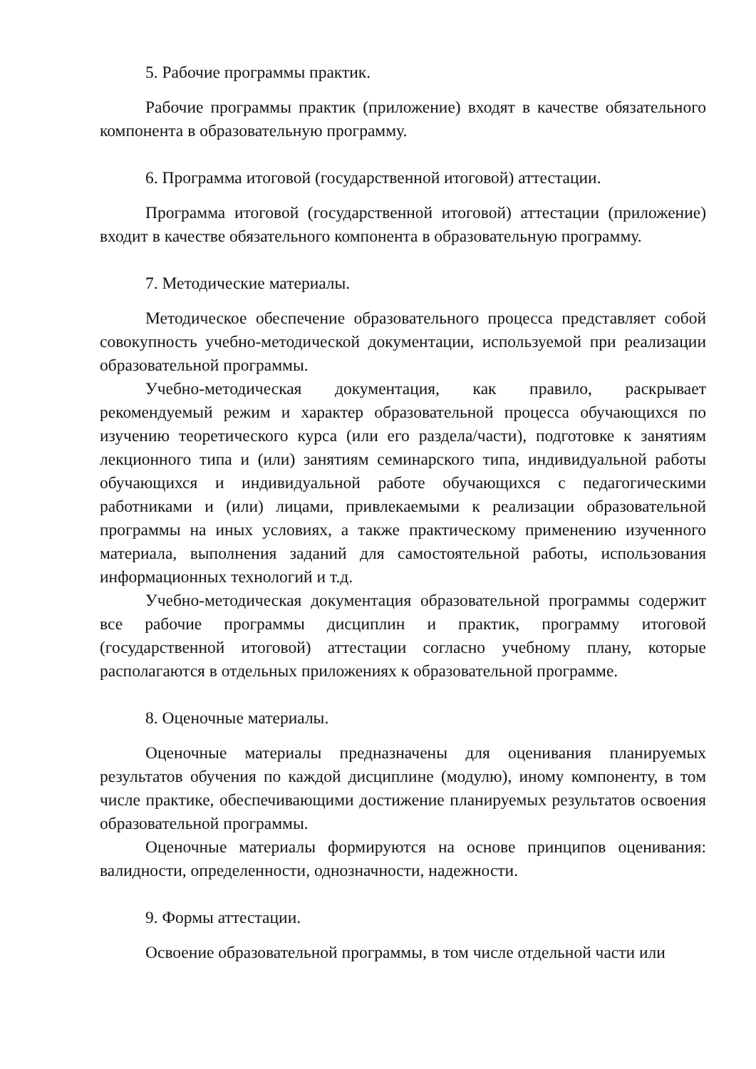5. Рабочие программы практик.
Рабочие программы практик (приложение) входят в качестве обязательного компонента в образовательную программу.
6. Программа итоговой (государственной итоговой) аттестации.
Программа итоговой (государственной итоговой) аттестации (приложение) входит в качестве обязательного компонента в образовательную программу.
7. Методические материалы.
Методическое обеспечение образовательного процесса представляет собой совокупность учебно-методической документации, используемой при реализации образовательной программы.
Учебно-методическая документация, как правило, раскрывает рекомендуемый режим и характер образовательной процесса обучающихся по изучению теоретического курса (или его раздела/части), подготовке к занятиям лекционного типа и (или) занятиям семинарского типа, индивидуальной работы обучающихся и индивидуальной работе обучающихся с педагогическими работниками и (или) лицами, привлекаемыми к реализации образовательной программы на иных условиях, а также практическому применению изученного материала, выполнения заданий для самостоятельной работы, использования информационных технологий и т.д.
Учебно-методическая документация образовательной программы содержит все рабочие программы дисциплин и практик, программу итоговой (государственной итоговой) аттестации согласно учебному плану, которые располагаются в отдельных приложениях к образовательной программе.
8. Оценочные материалы.
Оценочные материалы предназначены для оценивания планируемых результатов обучения по каждой дисциплине (модулю), иному компоненту, в том числе практике, обеспечивающими достижение планируемых результатов освоения образовательной программы.
Оценочные материалы формируются на основе принципов оценивания: валидности, определенности, однозначности, надежности.
9. Формы аттестации.
Освоение образовательной программы, в том числе отдельной части или